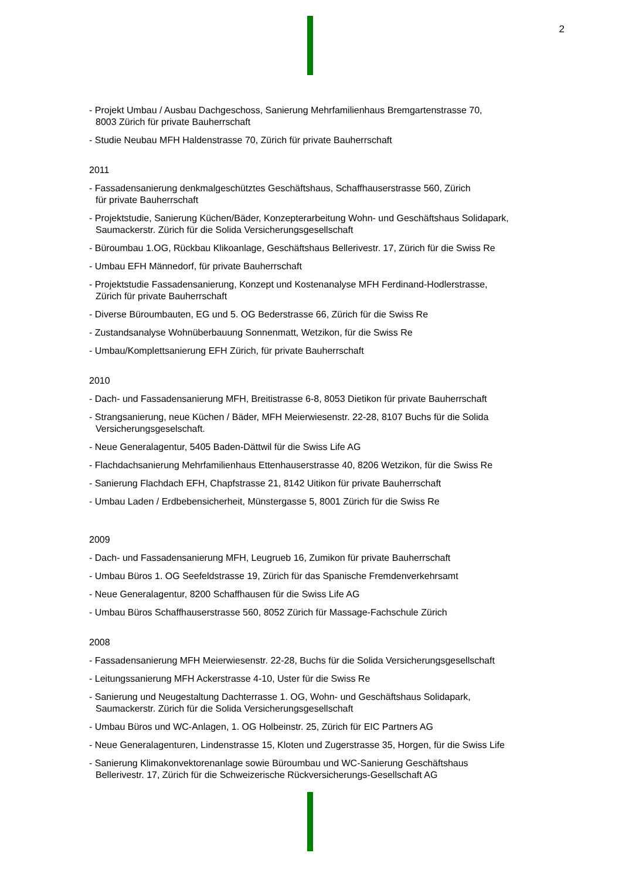2
- Projekt Umbau / Ausbau Dachgeschoss, Sanierung Mehrfamilienhaus Bremgartenstrasse 70,
8003 Zürich für private Bauherrschaft
- Studie Neubau MFH Haldenstrasse 70, Zürich für private Bauherrschaft
2011
- Fassadensanierung denkmalgeschütztes Geschäftshaus, Schaffhauserstrasse 560, Zürich
für private Bauherrschaft
- Projektstudie, Sanierung Küchen/Bäder, Konzepterarbeitung Wohn- und Geschäftshaus Solidapark,
Saumackerstr. Zürich für die Solida Versicherungsgesellschaft
- Büroumbau 1.OG, Rückbau Klikoanlage, Geschäftshaus Bellerivestr. 17, Zürich für die Swiss Re
- Umbau EFH Männedorf, für private Bauherrschaft
- Projektstudie Fassadensanierung, Konzept und Kostenanalyse MFH Ferdinand-Hodlerstrasse,
Zürich für private Bauherrschaft
- Diverse Büroumbauten, EG und 5. OG Bederstrasse 66, Zürich für die Swiss Re
- Zustandsanalyse Wohnüberbauung Sonnenmatt, Wetzikon, für die Swiss Re
- Umbau/Komplettsanierung EFH Zürich, für private Bauherrschaft
2010
- Dach- und Fassadensanierung MFH, Breitistrasse 6-8, 8053 Dietikon für private Bauherrschaft
- Strangsanierung, neue Küchen / Bäder, MFH Meierwiesenstr. 22-28, 8107 Buchs für die Solida
Versicherungsgeselschaft.
- Neue Generalagentur, 5405 Baden-Dättwil für die Swiss Life AG
- Flachdachsanierung Mehrfamilienhaus Ettenhauserstrasse 40, 8206 Wetzikon, für die Swiss Re
- Sanierung Flachdach EFH, Chapfstrasse 21, 8142 Uitikon für private Bauherrschaft
- Umbau Laden / Erdbebensicherheit, Münstergasse 5, 8001 Zürich für die Swiss Re
2009
- Dach- und Fassadensanierung MFH, Leugrueb 16, Zumikon für private Bauherrschaft
- Umbau Büros 1. OG Seefeldstrasse 19, Zürich für das Spanische Fremdenverkehrsamt
- Neue Generalagentur, 8200 Schaffhausen für die Swiss Life AG
- Umbau Büros Schaffhauserstrasse 560, 8052 Zürich für Massage-Fachschule Zürich
2008
- Fassadensanierung MFH Meierwiesenstr. 22-28, Buchs für die Solida Versicherungsgesellschaft
- Leitungssanierung MFH Ackerstrasse 4-10, Uster für die Swiss Re
- Sanierung und Neugestaltung Dachterrasse 1. OG, Wohn- und Geschäftshaus Solidapark,
Saumackerstr. Zürich für die Solida Versicherungsgesellschaft
- Umbau Büros und WC-Anlagen, 1. OG Holbeinstr. 25, Zürich für EIC Partners AG
- Neue Generalagenturen, Lindenstrasse 15, Kloten und Zugerstrasse 35, Horgen, für die Swiss Life
- Sanierung Klimakonvektorenanlage sowie Büroumbau und WC-Sanierung Geschäftshaus
Bellerivestr. 17, Zürich für die Schweizerische Rückversicherungs-Gesellschaft AG